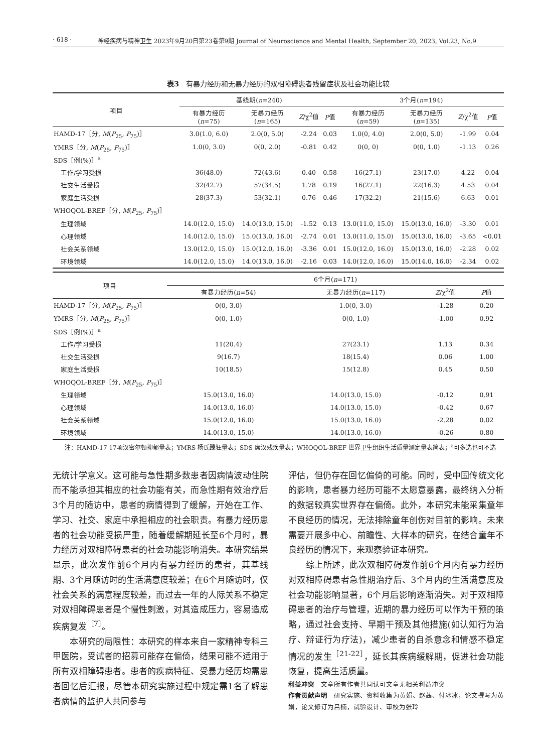· 618 · 神经疾病与精神卫生 2023年9月20日第23卷第9期 Journal of Neuroscience and Mental Health, September 20, 2023, Vol.23, No.9
表3　有暴力经历和无暴力经历的双相障碍患者残留症状及社会功能比较
| 项目 | 基线期( n =240) | | | | 3个月( n =194) | | | |
| --- | --- | --- | --- | --- | --- | --- | --- | --- |
| | 有暴力经历 ( n =75) | 无暴力经历 ( n =165) | Z /χ<sup>2</sup>值 | P 值 | 有暴力经历 ( n =59) | 无暴力经历 ( n =135) | Z /χ<sup>2</sup>值 | P 值 |
| HAMD-17［分, M ( P<sub>25</sub>, P<sub>75</sub>)］ | 3.0(1.0, 6.0) | 2.0(0, 5.0) | -2.24 | 0.03 | 1.0(0, 4.0) | 2.0(0, 5.0) | -1.99 | 0.04 |
| YMRS［分, M ( P<sub>25</sub>, P<sub>75</sub>)］ | 1.0(0, 3.0) | 0(0, 2.0) | -0.81 | 0.42 | 0(0, 0) | 0(0, 1.0) | -1.13 | 0.26 |
| SDS［例(%)］<sup>a</sup> | | | | | | | | |
| 工作/学习受损 | 36(48.0) | 72(43.6) | 0.40 | 0.58 | 16(27.1) | 23(17.0) | 4.22 | 0.04 |
| 社交生活受损 | 32(42.7) | 57(34.5) | 1.78 | 0.19 | 16(27.1) | 22(16.3) | 4.53 | 0.04 |
| 家庭生活受损 | 28(37.3) | 53(32.1) | 0.76 | 0.46 | 17(32.2) | 21(15.6) | 6.63 | 0.01 |
| WHOQOL-BREF［分, M ( P<sub>25</sub>, P<sub>75</sub>)］ | | | | | | | | |
| 生理领域 | 14.0(12.0, 15.0) | 14.0(13.0, 15.0) | -1.52 | 0.13 | 13.0(11.0, 15.0) | 15.0(13.0, 16.0) | -3.30 | 0.01 |
| 心理领域 | 14.0(12.0, 15.0) | 15.0(13.0, 16.0) | -2.74 | 0.01 | 13.0(11.0, 15.0) | 15.0(13.0, 16.0) | -3.65 | <0.01 |
| 社会关系领域 | 13.0(12.0, 15.0) | 15.0(12.0, 16.0) | -3.36 | 0.01 | 15.0(12.0, 16.0) | 15.0(13.0, 16.0) | -2.28 | 0.02 |
| 环境领域 | 14.0(12.0, 15.0) | 14.0(13.0, 16.0) | -2.16 | 0.03 | 14.0(12.0, 16.0) | 15.0(14.0, 16.0) | -2.34 | 0.02 |
| 项目 | 6个月( n =171) | | | |
| --- | --- | --- | --- | --- |
| | 有暴力经历( n =54) | 无暴力经历( n =117) | Z /χ<sup>2</sup>值 | P 值 |
| HAMD-17［分, M ( P<sub>25</sub>, P<sub>75</sub>)］ | 0(0, 3.0) | 1.0(0, 3.0) | -1.28 | 0.20 |
| YMRS［分, M ( P<sub>25</sub>, P<sub>75</sub>)］ | 0(0, 1.0) | 0(0, 1.0) | -1.00 | 0.92 |
| SDS［例(%)］<sup>a</sup> | | | | |
| 工作/学习受损 | 11(20.4) | 27(23.1) | 1.13 | 0.34 |
| 社交生活受损 | 9(16.7) | 18(15.4) | 0.06 | 1.00 |
| 家庭生活受损 | 10(18.5) | 15(12.8) | 0.45 | 0.50 |
| WHOQOL-BREF［分, M ( P<sub>25</sub>, P<sub>75</sub>)］ | | | | |
| 生理领域 | 15.0(13.0, 16.0) | 14.0(13.0, 15.0) | -0.12 | 0.91 |
| 心理领域 | 14.0(13.0, 16.0) | 14.0(13.0, 15.0) | -0.42 | 0.67 |
| 社会关系领域 | 15.0(12.0, 16.0) | 15.0(13.0, 16.0) | -2.28 | 0.02 |
| 环境领域 | 14.0(13.0, 15.0) | 14.0(13.0, 16.0) | -0.26 | 0.80 |
　　注：HAMD-17 17项汉密尔顿抑郁量表；YMRS 杨氏躁狂量表；SDS 席汉残疾量表；WHOQOL-BREF 世界卫生组织生活质量测定量表简表；<sup>a</sup>可多选也可不选
无统计学意义。这可能与急性期多数患者因病情波动住院而不能承担其相应的社会功能有关，而急性期有效治疗后3个月的随访中，患者的病情得到了缓解，开始在工作、学习、社交、家庭中承担相应的社会职责。有暴力经历患者的社会功能受损严重，随着缓解期延长至6个月时，暴力经历对双相障碍患者的社会功能影响消失。本研究结果显示，此次发作前6个月内有暴力经历的患者，其基线期、3个月随访时的生活满意度较差；在6个月随访时，仅社会关系的满意程度较差，而过去一年的人际关系不稳定对双相障碍患者是个慢性刺激，对其造成压力，容易造成疾病复发<sup>［7］</sup>。
　　本研究的局限性：本研究的样本来自一家精神专科三甲医院，受试者的招募可能存在偏倚，结果可能不适用于所有双相障碍患者。患者的疾病特征、受暴力经历均需患者回忆后汇报，尽管本研究实施过程中规定需1名了解患者病情的监护人共同参与
评估，但仍存在回忆偏倚的可能。同时，受中国传统文化的影响，患者暴力经历可能不太愿意暴露，最终纳入分析的数据较真实世界存在偏倚。此外，本研究未能采集童年不良经历的情况，无法排除童年创伤对目前的影响。未来需要开展多中心、前瞻性、大样本的研究，在结合童年不良经历的情况下，来观察验证本研究。
　　综上所述，此次双相障碍发作前6个月内有暴力经历对双相障碍患者急性期治疗后、3个月内的生活满意度及社会功能影响显著，6个月后影响逐渐消失。对于双相障碍患者的治疗与管理，近期的暴力经历可以作为干预的策略，通过社会支持、早期干预及其他措施(如认知行为治疗、辩证行为疗法)，减少患者的自杀意念和情感不稳定情况的发生<sup>［21-22］</sup>，延长其疾病缓解期，促进社会功能恢复，提高生活质量。
利益冲突　文章所有作者共同认可文章无相关利益冲突
作者贡献声明　研究实施、资料收集为黄娟、赵茜、付冰冰，论文撰写为黄娟，论文修订为吕楠，试验设计、审校为张玲